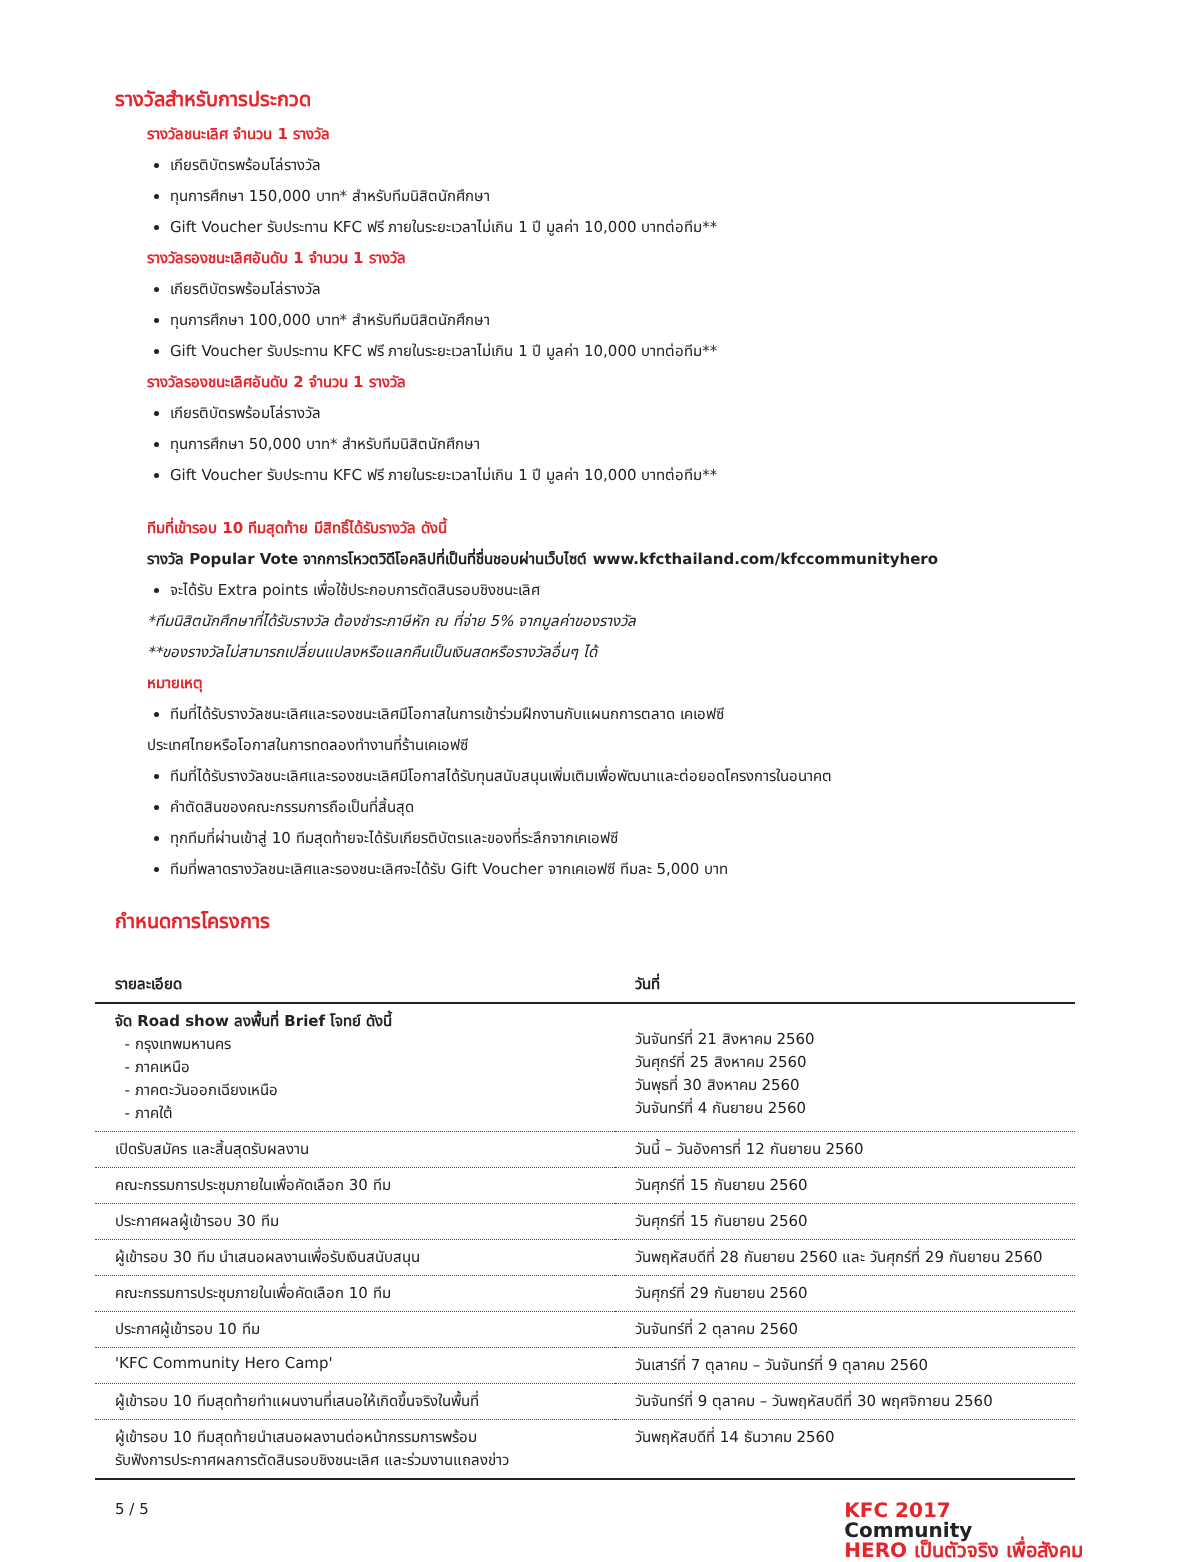รางวัลสำหรับการประกวด
รางวัลชนะเลิศ จำนวน 1 รางวัล
เกียรติบัตรพร้อมโล่รางวัล
ทุนการศึกษา 150,000 บาท* สำหรับทีมนิสิตนักศึกษา
Gift Voucher รับประทาน KFC ฟรี ภายในระยะเวลาไม่เกิน 1 ปี มูลค่า 10,000 บาทต่อทีม**
รางวัลรองชนะเลิศอันดับ 1 จำนวน 1 รางวัล
เกียรติบัตรพร้อมโล่รางวัล
ทุนการศึกษา 100,000 บาท* สำหรับทีมนิสิตนักศึกษา
Gift Voucher รับประทาน KFC ฟรี ภายในระยะเวลาไม่เกิน 1 ปี มูลค่า 10,000 บาทต่อทีม**
รางวัลรองชนะเลิศอันดับ 2 จำนวน 1 รางวัล
เกียรติบัตรพร้อมโล่รางวัล
ทุนการศึกษา 50,000 บาท* สำหรับทีมนิสิตนักศึกษา
Gift Voucher รับประทาน KFC ฟรี ภายในระยะเวลาไม่เกิน 1 ปี มูลค่า 10,000 บาทต่อทีม**
ทีมที่เข้ารอบ 10 ทีมสุดท้าย มีสิทธิ์ได้รับรางวัล ดังนี้
รางวัล Popular Vote จากการโหวตวิดีโอคลิปที่เป็นที่ชื่นชอบผ่านเว็บไซต์ www.kfcthailand.com/kfccommunityhero
จะได้รับ Extra points เพื่อใช้ประกอบการตัดสินรอบชิงชนะเลิศ
*ทีมนิสิตนักศึกษาที่ได้รับรางวัล ต้องชำระภาษีหัก ณ ที่จ่าย 5% จากมูลค่าของรางวัล
**ของรางวัลไม่สามารถเปลี่ยนแปลงหรือแลกคืนเป็นเงินสดหรือรางวัลอื่นๆ ได้
หมายเหตุ
ทีมที่ได้รับรางวัลชนะเลิศและรองชนะเลิศมีโอกาสในการเข้าร่วมฝึกงานกับแผนกการตลาด เคเอฟซี
ประเทศไทยหรือโอกาสในการทดลองทำงานที่ร้านเคเอฟซี
ทีมที่ได้รับรางวัลชนะเลิศและรองชนะเลิศมีโอกาสได้รับทุนสนับสนุนเพิ่มเติมเพื่อพัฒนาและต่อยอดโครงการในอนาคต
คำตัดสินของคณะกรรมการถือเป็นที่สิ้นสุด
ทุกทีมที่ผ่านเข้าสู่ 10 ทีมสุดท้ายจะได้รับเกียรติบัตรและของที่ระลึกจากเคเอฟซี
ทีมที่พลาดรางวัลชนะเลิศและรองชนะเลิศจะได้รับ Gift Voucher จากเคเอฟซี ทีมละ 5,000 บาท
กำหนดการโครงการ
| รายละเอียด | วันที่ |
| --- | --- |
| จัด Road show ลงพื้นที่ Brief โจทย์ ดังนี้ - กรุงเทพมหานคร - ภาคเหนือ - ภาคตะวันออกเฉียงเหนือ - ภาคใต้ | วันจันทร์ที่ 21 สิงหาคม 2560 วันศุกร์ที่ 25 สิงหาคม 2560 วันพุธที่ 30 สิงหาคม 2560 วันจันทร์ที่ 4 กันยายน 2560 |
| เปิดรับสมัคร และสิ้นสุดรับผลงาน | วันนี้ – วันอังคารที่ 12 กันยายน 2560 |
| คณะกรรมการประชุมภายในเพื่อคัดเลือก 30 ทีม | วันศุกร์ที่ 15 กันยายน 2560 |
| ประกาศผลผู้เข้ารอบ 30 ทีม | วันศุกร์ที่ 15 กันยายน 2560 |
| ผู้เข้ารอบ 30 ทีม นำเสนอผลงานเพื่อรับเงินสนับสนุน | วันพฤหัสบดีที่ 28 กันยายน 2560 และ วันศุกร์ที่ 29 กันยายน 2560 |
| คณะกรรมการประชุมภายในเพื่อคัดเลือก 10 ทีม | วันศุกร์ที่ 29 กันยายน 2560 |
| ประกาศผู้เข้ารอบ 10 ทีม | วันจันทร์ที่ 2 ตุลาคม 2560 |
| 'KFC Community Hero Camp' | วันเสาร์ที่ 7 ตุลาคม – วันจันทร์ที่ 9 ตุลาคม 2560 |
| ผู้เข้ารอบ 10 ทีมสุดท้ายทำแผนงานที่เสนอให้เกิดขึ้นจริงในพื้นที่ | วันจันทร์ที่ 9 ตุลาคม – วันพฤหัสบดีที่ 30 พฤศจิกายน 2560 |
| ผู้เข้ารอบ 10 ทีมสุดท้ายนำเสนอผลงานต่อหน้ากรรมการพร้อม รับฟังการประกาศผลการตัดสินรอบชิงชนะเลิศ และร่วมงานแถลงข่าว | วันพฤหัสบดีที่ 14 ธันวาคม 2560 |
5 / 5 KFC 2017
Community
HERO เป็นตัวจริง เพื่อสังคม